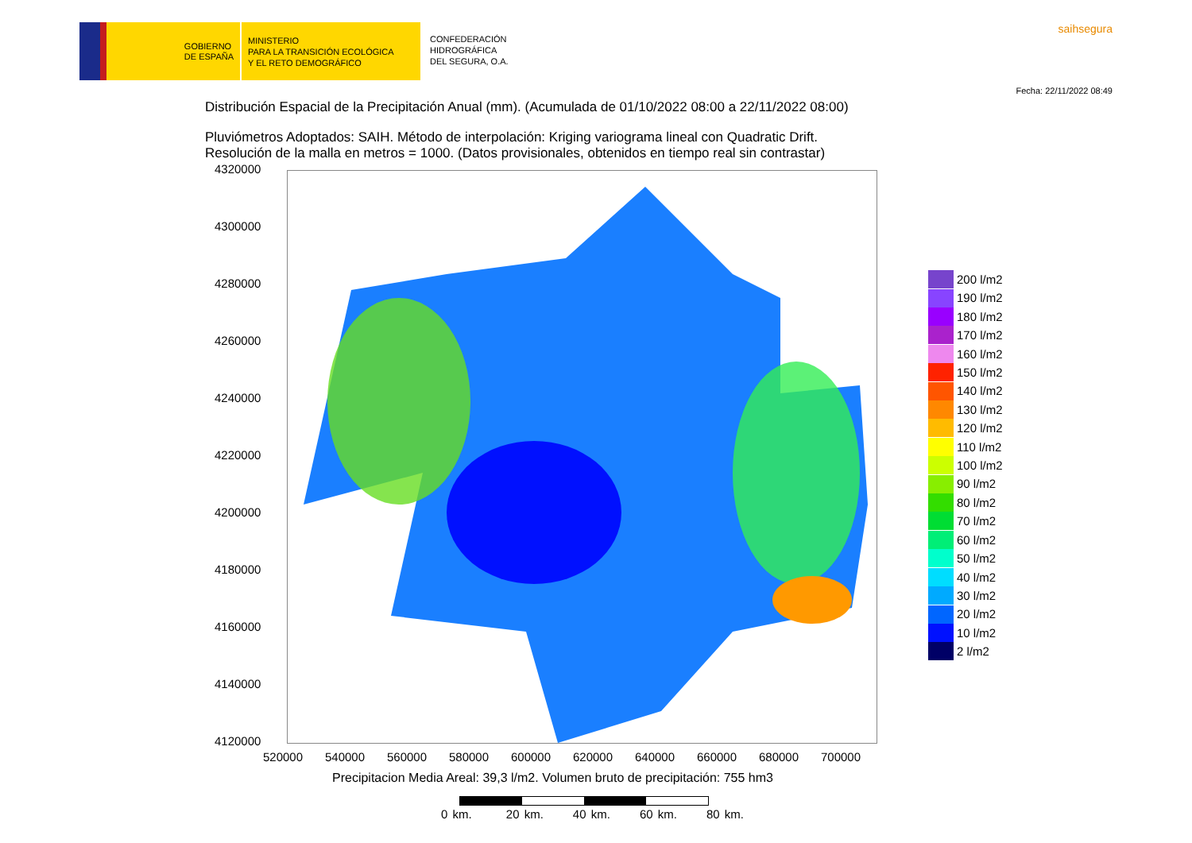GOBIERNO
DE ESPAÑA
MINISTERIO
PARA LA TRANSICIÓN ECOLÓGICA
Y EL RETO DEMOGRÁFICO
CONFEDERACIÓN
HIDROGRÁFICA
DEL SEGURA, O.A.
saihsegura
Fecha: 22/11/2022 08:49
Distribución Espacial de la Precipitación Anual (mm). (Acumulada de 01/10/2022 08:00 a 22/11/2022 08:00)
Pluviómetros Adoptados: SAIH. Método de interpolación: Kriging variograma lineal con Quadratic Drift.
Resolución de la malla en metros = 1000. (Datos provisionales, obtenidos en tiempo real sin contrastar)
4320000
4300000
4280000
4260000
4240000
4220000
4200000
4180000
4160000
4140000
4120000
520000 540000 560000 580000 600000 620000 640000 660000 680000 700000
Precipitacion Media Areal: 39,3 l/m2. Volumen bruto de precipitación: 755 hm3
0 km. 20 km. 40 km. 60 km. 80 km.
200 l/m2
190 l/m2
180 l/m2
170 l/m2
160 l/m2
150 l/m2
140 l/m2
130 l/m2
120 l/m2
110 l/m2
100 l/m2
90 l/m2
80 l/m2
70 l/m2
60 l/m2
50 l/m2
40 l/m2
30 l/m2
20 l/m2
10 l/m2
2 l/m2